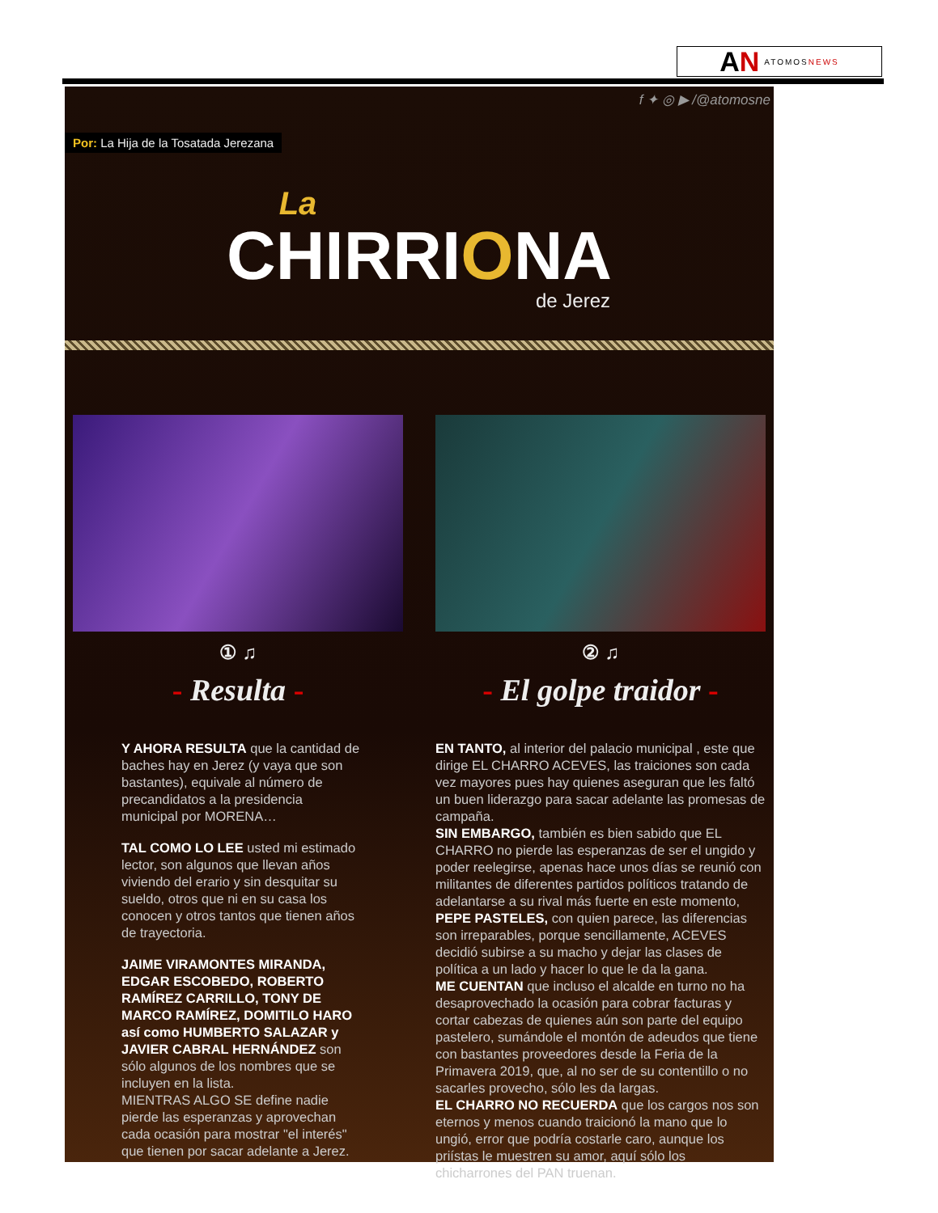AN ATOMOSNEWS
f ✦ ◎ ▶ /@atomosne
Por: La Hija de la Tosatada Jerezana
La
CHIRRIONA
de Jerez
① ♫
- Resulta -
Y AHORA RESULTA que la cantidad de baches hay en Jerez (y vaya que son bastantes), equivale al número de precandidatos a la presidencia municipal por MORENA…
TAL COMO LO LEE usted mi estimado lector, son algunos que llevan años viviendo del erario y sin desquitar su sueldo, otros que ni en su casa los conocen y otros tantos que tienen años de trayectoria.
JAIME VIRAMONTES MIRANDA, EDGAR ESCOBEDO, ROBERTO RAMÍREZ CARRILLO, TONY DE MARCO RAMÍREZ, DOMITILO HARO así como HUMBERTO SALAZAR y JAVIER CABRAL HERNÁNDEZ son sólo algunos de los nombres que se incluyen en la lista.
MIENTRAS ALGO SE define nadie pierde las esperanzas y aprovechan cada ocasión para mostrar "el interés" que tienen por sacar adelante a Jerez.
② ♫
- El golpe traidor -
EN TANTO, al interior del palacio municipal , este que dirige EL CHARRO ACEVES, las traiciones son cada vez mayores pues hay quienes aseguran que les faltó un buen liderazgo para sacar adelante las promesas de campaña.
SIN EMBARGO, también es bien sabido que EL CHARRO no pierde las esperanzas de ser el ungido y poder reelegirse, apenas hace unos días se reunió con militantes de diferentes partidos políticos tratando de adelantarse a su rival más fuerte en este momento, PEPE PASTELES, con quien parece, las diferencias son irreparables, porque sencillamente, ACEVES decidió subirse a su macho y dejar las clases de política a un lado y hacer lo que le da la gana.
ME CUENTAN que incluso el alcalde en turno no ha desaprovechado la ocasión para cobrar facturas y cortar cabezas de quienes aún son parte del equipo pastelero, sumándole el montón de adeudos que tiene con bastantes proveedores desde la Feria de la Primavera 2019, que, al no ser de su contentillo o no sacarles provecho, sólo les da largas.
EL CHARRO NO RECUERDA que los cargos nos son eternos y menos cuando traicionó la mano que lo ungió, error que podría costarle caro, aunque los priístas le muestren su amor, aquí sólo los chicharrones del PAN truenan.